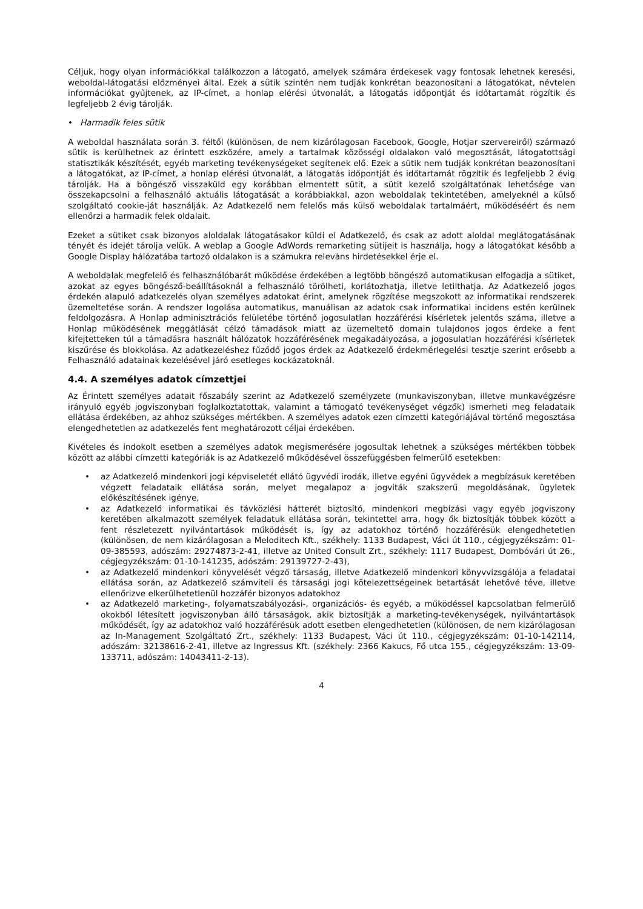Céljuk, hogy olyan információkkal találkozzon a látogató, amelyek számára érdekesek vagy fontosak lehetnek keresési, weboldal-látogatási előzményei által. Ezek a sütik szintén nem tudják konkrétan beazonosítani a látogatókat, névtelen információkat gyűjtenek, az IP-címet, a honlap elérési útvonalát, a látogatás időpontját és időtartamát rögzítik és legfeljebb 2 évig tárolják.
• Harmadik feles sütik
A weboldal használata során 3. féltől (különösen, de nem kizárólagosan Facebook, Google, Hotjar szervereiről) származó sütik is kerülhetnek az érintett eszközére, amely a tartalmak közösségi oldalakon való megosztását, látogatottsági statisztikák készítését, egyéb marketing tevékenységeket segítenek elő. Ezek a sütik nem tudják konkrétan beazonosítani a látogatókat, az IP-címet, a honlap elérési útvonalát, a látogatás időpontját és időtartamát rögzítik és legfeljebb 2 évig tárolják. Ha a böngésző visszaküld egy korábban elmentett sütit, a sütit kezelő szolgáltatónak lehetősége van összekapcsolni a felhasználó aktuális látogatását a korábbiakkal, azon weboldalak tekintetében, amelyeknél a külső szolgáltató cookie-ját használják. Az Adatkezelő nem felelős más külső weboldalak tartalmáért, működéséért és nem ellenőrzi a harmadik felek oldalait.
Ezeket a sütiket csak bizonyos aloldalak látogatásakor küldi el Adatkezelő, és csak az adott aloldal meglátogatásának tényét és idejét tárolja velük. A weblap a Google AdWords remarketing sütijeit is használja, hogy a látogatókat később a Google Display hálózatába tartozó oldalakon is a számukra releváns hirdetésekkel érje el.
A weboldalak megfelelő és felhasználóbarát működése érdekében a legtöbb böngésző automatikusan elfogadja a sütiket, azokat az egyes böngésző-beállításoknál a felhasználó törölheti, korlátozhatja, illetve letilthatja. Az Adatkezelő jogos érdekén alapuló adatkezelés olyan személyes adatokat érint, amelynek rögzítése megszokott az informatikai rendszerek üzemeltetése során. A rendszer logolása automatikus, manuálisan az adatok csak informatikai incidens estén kerülnek feldolgozásra. A Honlap adminisztrációs felületébe történő jogosulatlan hozzáférési kísérletek jelentős száma, illetve a Honlap működésének meggátlását célzó támadások miatt az üzemeltető domain tulajdonos jogos érdeke a fent kifejtetteken túl a támadásra használt hálózatok hozzáférésének megakadályozása, a jogosulatlan hozzáférési kísérletek kiszűrése és blokkolása. Az adatkezeléshez fűződő jogos érdek az Adatkezelő érdekmérlegelési tesztje szerint erősebb a Felhasználó adatainak kezelésével járó esetleges kockázatoknál.
4.4. A személyes adatok címzettjei
Az Érintett személyes adatait főszabály szerint az Adatkezelő személyzete (munkaviszonyban, illetve munkavégzésre irányuló egyéb jogviszonyban foglalkoztatottak, valamint a támogató tevékenységet végzők) ismerheti meg feladataik ellátása érdekében, az ahhoz szükséges mértékben. A személyes adatok ezen címzetti kategóriájával történő megosztása elengedhetetlen az adatkezelés fent meghatározott céljai érdekében.
Kivételes és indokolt esetben a személyes adatok megismerésére jogosultak lehetnek a szükséges mértékben többek között az alábbi címzetti kategóriák is az Adatkezelő működésével összefüggésben felmerülő esetekben:
• az Adatkezelő mindenkori jogi képviseletét ellátó ügyvédi irodák, illetve egyéni ügyvédek a megbízásuk keretében végzett feladataik ellátása során, melyet megalapoz a jogviták szakszerű megoldásának, ügyletek előkészítésének igénye,
• az Adatkezelő informatikai és távközlési hátterét biztosító, mindenkori megbízási vagy egyéb jogviszony keretében alkalmazott személyek feladatuk ellátása során, tekintettel arra, hogy ők biztosítják többek között a fent részletezett nyilvántartások működését is, így az adatokhoz történő hozzáférésük elengedhetetlen (különösen, de nem kizárólagosan a Meloditech Kft., székhely: 1133 Budapest, Váci út 110., cégjegyzékszám: 01-09-385593, adószám: 29274873-2-41, illetve az United Consult Zrt., székhely: 1117 Budapest, Dombóvári út 26., cégjegyzékszám: 01-10-141235, adószám: 29139727-2-43),
• az Adatkezelő mindenkori könyvelését végző társaság, illetve Adatkezelő mindenkori könyvvizsgálója a feladatai ellátása során, az Adatkezelő számviteli és társasági jogi kötelezettségeinek betartását lehetővé téve, illetve ellenőrizve elkerülhetetlenül hozzáfér bizonyos adatokhoz
• az Adatkezelő marketing-, folyamatszabályozási-, organizációs- és egyéb, a működéssel kapcsolatban felmerülő okokból létesített jogviszonyban álló társaságok, akik biztosítják a marketing-tevékenységek, nyilvántartások működését, így az adatokhoz való hozzáférésük adott esetben elengedhetetlen (különösen, de nem kizárólagosan az In-Management Szolgáltató Zrt., székhely: 1133 Budapest, Váci út 110., cégjegyzékszám: 01-10-142114, adószám: 32138616-2-41, illetve az Ingressus Kft. (székhely: 2366 Kakucs, Fő utca 155., cégjegyzékszám: 13-09-133711, adószám: 14043411-2-13).
4